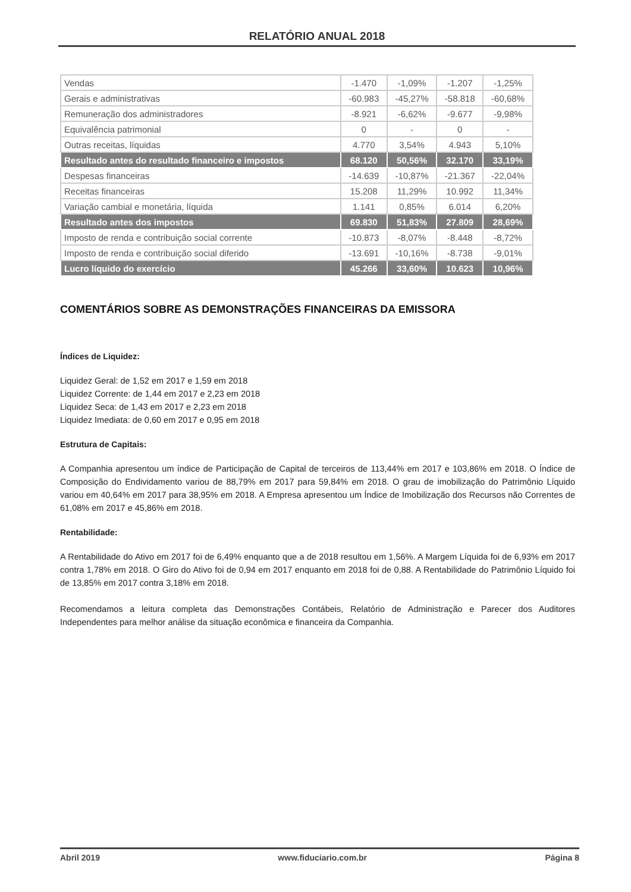RELATÓRIO ANUAL 2018
| Vendas | -1.470 | -1,09% | -1.207 | -1,25% |
| Gerais e administrativas | -60.983 | -45,27% | -58.818 | -60,68% |
| Remuneração dos administradores | -8.921 | -6,62% | -9.677 | -9,98% |
| Equivalência patrimonial | 0 | - | 0 | - |
| Outras receitas, líquidas | 4.770 | 3,54% | 4.943 | 5,10% |
| Resultado antes do resultado financeiro e impostos | 68.120 | 50,56% | 32.170 | 33,19% |
| Despesas financeiras | -14.639 | -10,87% | -21.367 | -22,04% |
| Receitas financeiras | 15.208 | 11,29% | 10.992 | 11,34% |
| Variação cambial e monetária, líquida | 1.141 | 0,85% | 6.014 | 6,20% |
| Resultado antes dos impostos | 69.830 | 51,83% | 27.809 | 28,69% |
| Imposto de renda e contribuição social corrente | -10.873 | -8,07% | -8.448 | -8,72% |
| Imposto de renda e contribuição social diferido | -13.691 | -10,16% | -8.738 | -9,01% |
| Lucro líquido do exercício | 45.266 | 33,60% | 10.623 | 10,96% |
COMENTÁRIOS SOBRE AS DEMONSTRAÇÕES FINANCEIRAS DA EMISSORA
Índices de Liquidez:
Liquidez Geral: de 1,52 em 2017 e 1,59 em 2018
Liquidez Corrente: de 1,44 em 2017 e 2,23 em 2018
Liquidez Seca: de 1,43 em 2017 e 2,23 em 2018
Liquidez Imediata: de 0,60 em 2017 e 0,95 em 2018
Estrutura de Capitais:
A Companhia apresentou um índice de Participação de Capital de terceiros de 113,44% em 2017 e 103,86% em 2018. O Índice de Composição do Endividamento variou de 88,79% em 2017 para 59,84% em 2018. O grau de imobilização do Patrimônio Líquido variou em 40,64% em 2017 para 38,95% em 2018. A Empresa apresentou um Índice de Imobilização dos Recursos não Correntes de 61,08% em 2017 e 45,86% em 2018.
Rentabilidade:
A Rentabilidade do Ativo em 2017 foi de 6,49% enquanto que a de 2018 resultou em 1,56%. A Margem Líquida foi de 6,93% em 2017 contra 1,78% em 2018. O Giro do Ativo foi de 0,94 em 2017 enquanto em 2018 foi de 0,88. A Rentabilidade do Patrimônio Líquido foi de 13,85% em 2017 contra 3,18% em 2018.
Recomendamos a leitura completa das Demonstrações Contábeis, Relatório de Administração e Parecer dos Auditores Independentes para melhor análise da situação econômica e financeira da Companhia.
Abril 2019 www.fiduciario.com.br Página 8